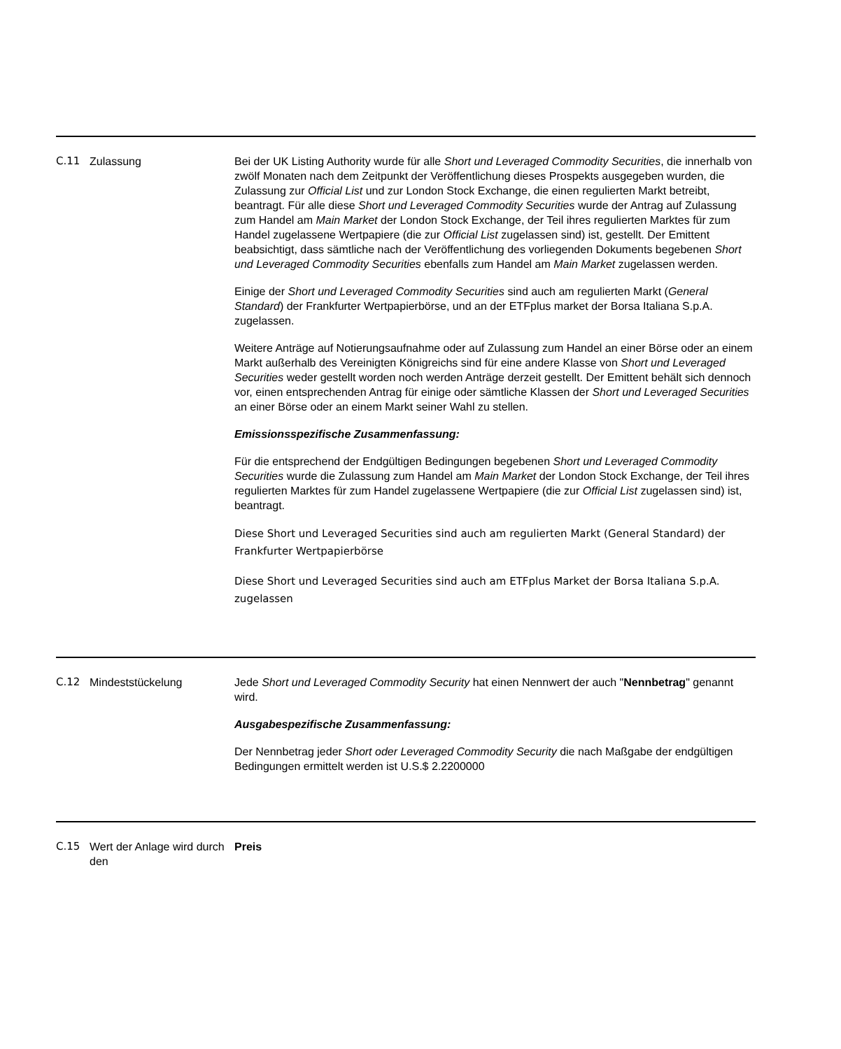| C.11 | Zulassung | Bei der UK Listing Authority wurde für alle Short und Leveraged Commodity Securities , die innerhalb von zwölf Monaten nach dem Zeitpunkt der Veröffentlichung dieses Prospekts ausgegeben wurden, die Zulassung zur Official List und zur London Stock Exchange, die einen regulierten Markt betreibt, beantragt. Für alle diese Short und Leveraged Commodity Securities wurde der Antrag auf Zulassung zum Handel am Main Market der London Stock Exchange, der Teil ihres regulierten Marktes für zum Handel zugelassene Wertpapiere (die zur Official List zugelassen sind) ist, gestellt. Der Emittent beabsichtigt, dass sämtliche nach der Veröffentlichung des vorliegenden Dokuments begebenen Short und Leveraged Commodity Securities ebenfalls zum Handel am Main Market zugelassen werden. Einige der Short und Leveraged Commodity Securities sind auch am regulierten Markt ( General Standard ) der Frankfurter Wertpapierbörse, und an der ETFplus market der Borsa Italiana S.p.A. zugelassen. Weitere Anträge auf Notierungsaufnahme oder auf Zulassung zum Handel an einer Börse oder an einem Markt außerhalb des Vereinigten Königreichs sind für eine andere Klasse von Short und Leveraged Securities weder gestellt worden noch werden Anträge derzeit gestellt. Der Emittent behält sich dennoch vor, einen entsprechenden Antrag für einige oder sämtliche Klassen der Short und Leveraged Securities an einer Börse oder an einem Markt seiner Wahl zu stellen. Emissionsspezifische Zusammenfassung: Für die entsprechend der Endgültigen Bedingungen begebenen Short und Leveraged Commodity Securities wurde die Zulassung zum Handel am Main Market der London Stock Exchange, der Teil ihres regulierten Marktes für zum Handel zugelassene Wertpapiere (die zur Official List zugelassen sind) ist, beantragt. Diese Short und Leveraged Securities sind auch am regulierten Markt (General Standard) der Frankfurter Wertpapierbörse Diese Short und Leveraged Securities sind auch am ETFplus Market der Borsa Italiana S.p.A. zugelassen |
| C.12 | Mindeststückelung | Jede Short und Leveraged Commodity Security hat einen Nennwert der auch " Nennbetrag " genannt wird. Ausgabespezifische Zusammenfassung: Der Nennbetrag jeder Short oder Leveraged Commodity Security die nach Maßgabe der endgültigen Bedingungen ermittelt werden ist U.S.$ 2.2200000 |
| C.15 | Wert der Anlage wird durch den | Preis |